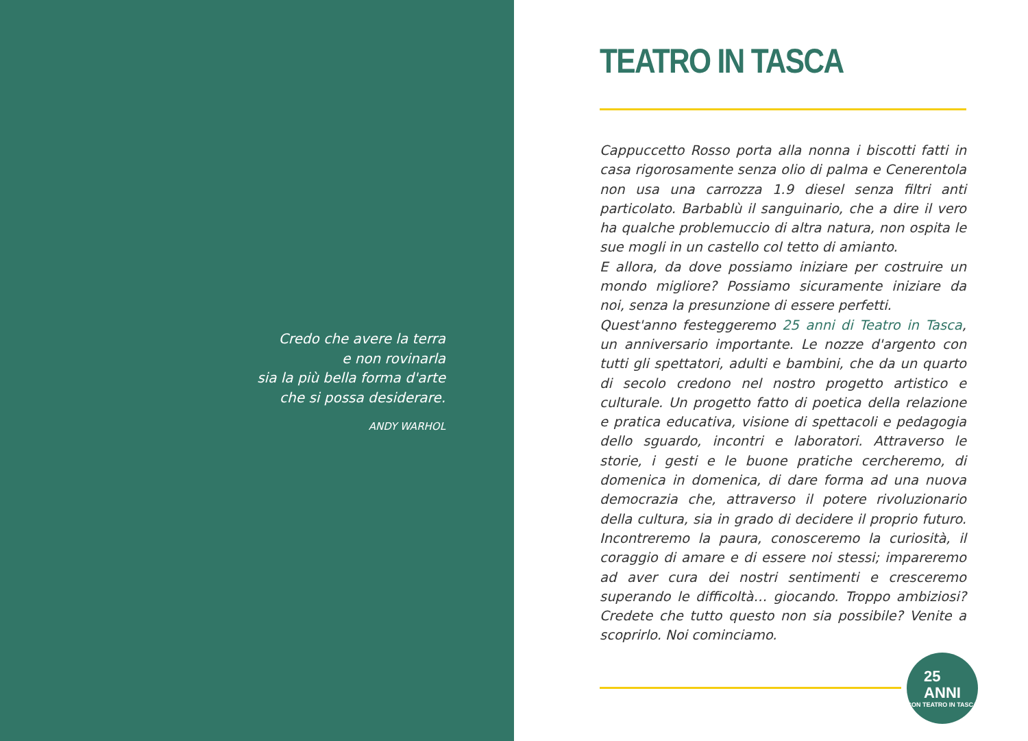Credo che avere la terra
e non rovinarla
sia la più bella forma d'arte
che si possa desiderare.
ANDY WARHOL
TEATRO IN TASCA
Cappuccetto Rosso porta alla nonna i biscotti fatti in casa rigorosamente senza olio di palma e Cenerentola non usa una carrozza 1.9 diesel senza filtri anti particolato. Barbablù il sanguinario, che a dire il vero ha qualche problemuccio di altra natura, non ospita le sue mogli in un castello col tetto di amianto.
E allora, da dove possiamo iniziare per costruire un mondo migliore? Possiamo sicuramente iniziare da noi, senza la presunzione di essere perfetti.
Quest'anno festeggeremo 25 anni di Teatro in Tasca, un anniversario importante. Le nozze d'argento con tutti gli spettatori, adulti e bambini, che da un quarto di secolo credono nel nostro progetto artistico e culturale. Un progetto fatto di poetica della relazione e pratica educativa, visione di spettacoli e pedagogia dello sguardo, incontri e laboratori. Attraverso le storie, i gesti e le buone pratiche cercheremo, di domenica in domenica, di dare forma ad una nuova democrazia che, attraverso il potere rivoluzionario della cultura, sia in grado di decidere il proprio futuro. Incontreremo la paura, conosceremo la curiosità, il coraggio di amare e di essere noi stessi; impareremo ad aver cura dei nostri sentimenti e cresceremo superando le difficoltà… giocando. Troppo ambiziosi? Credete che tutto questo non sia possibile? Venite a scoprirlo. Noi cominciamo.
25
ANNI
CON TEATRO IN TASCA